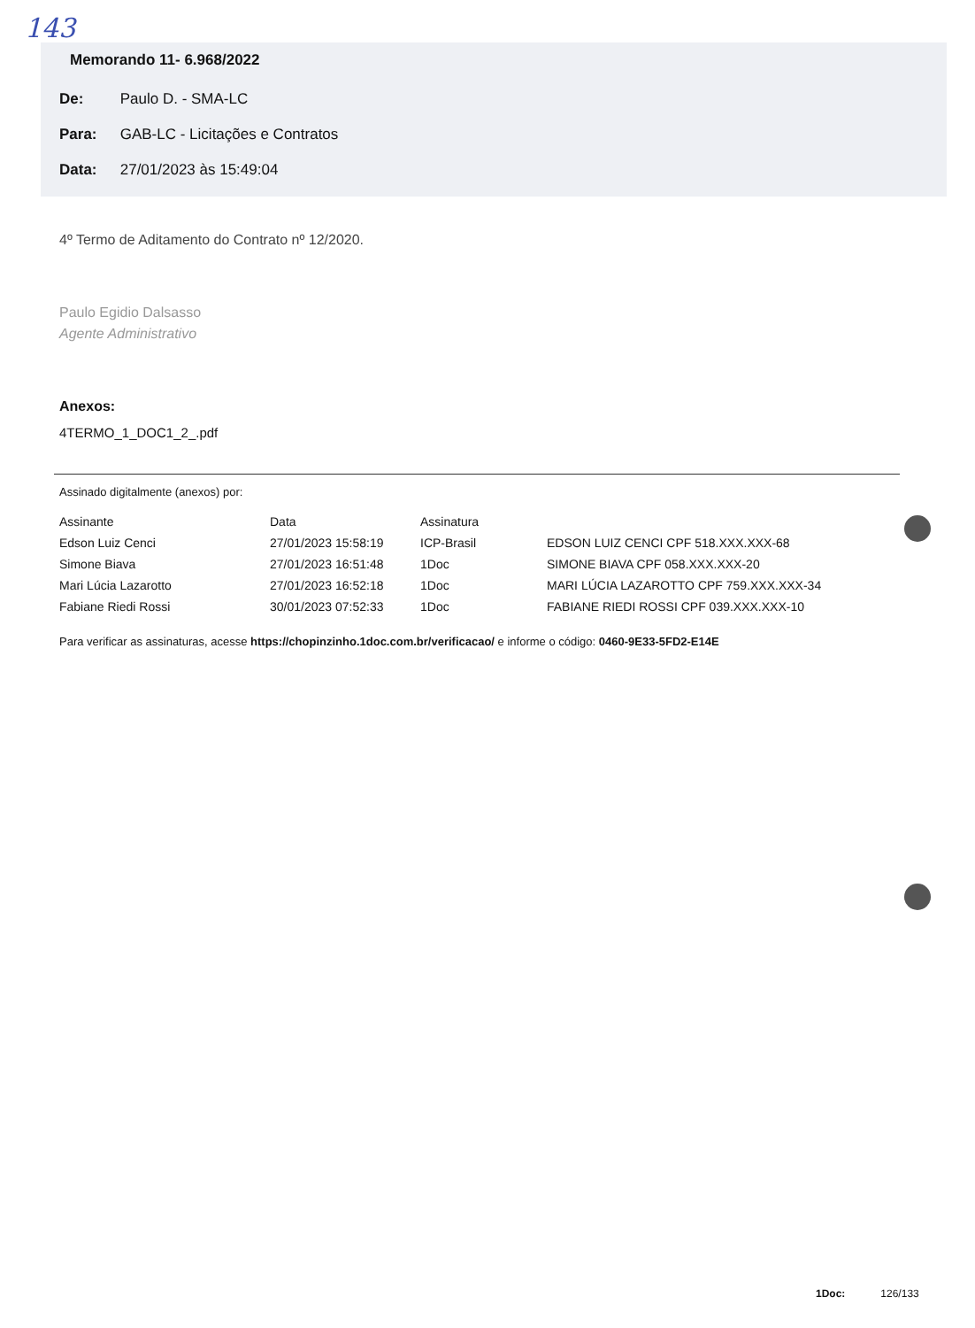143
Memorando 11- 6.968/2022
De: Paulo D. - SMA-LC
Para: GAB-LC - Licitações e Contratos
Data: 27/01/2023 às 15:49:04
4º Termo de Aditamento do Contrato nº 12/2020.
Paulo Egidio Dalsasso
Agente Administrativo
Anexos:
4TERMO_1_DOC1_2_.pdf
Assinado digitalmente (anexos) por:
| Assinante | Data | Assinatura | |
| --- | --- | --- | --- |
| Edson Luiz Cenci | 27/01/2023 15:58:19 | ICP-Brasil | EDSON LUIZ CENCI CPF 518.XXX.XXX-68 |
| Simone Biava | 27/01/2023 16:51:48 | 1Doc | SIMONE BIAVA CPF 058.XXX.XXX-20 |
| Mari Lúcia Lazarotto | 27/01/2023 16:52:18 | 1Doc | MARI LÚCIA LAZAROTTO CPF 759.XXX.XXX-34 |
| Fabiane Riedi Rossi | 30/01/2023 07:52:33 | 1Doc | FABIANE RIEDI ROSSI CPF 039.XXX.XXX-10 |
Para verificar as assinaturas, acesse https://chopinzinho.1doc.com.br/verificacao/ e informe o código: 0460-9E33-5FD2-E14E
1Doc: 126/133